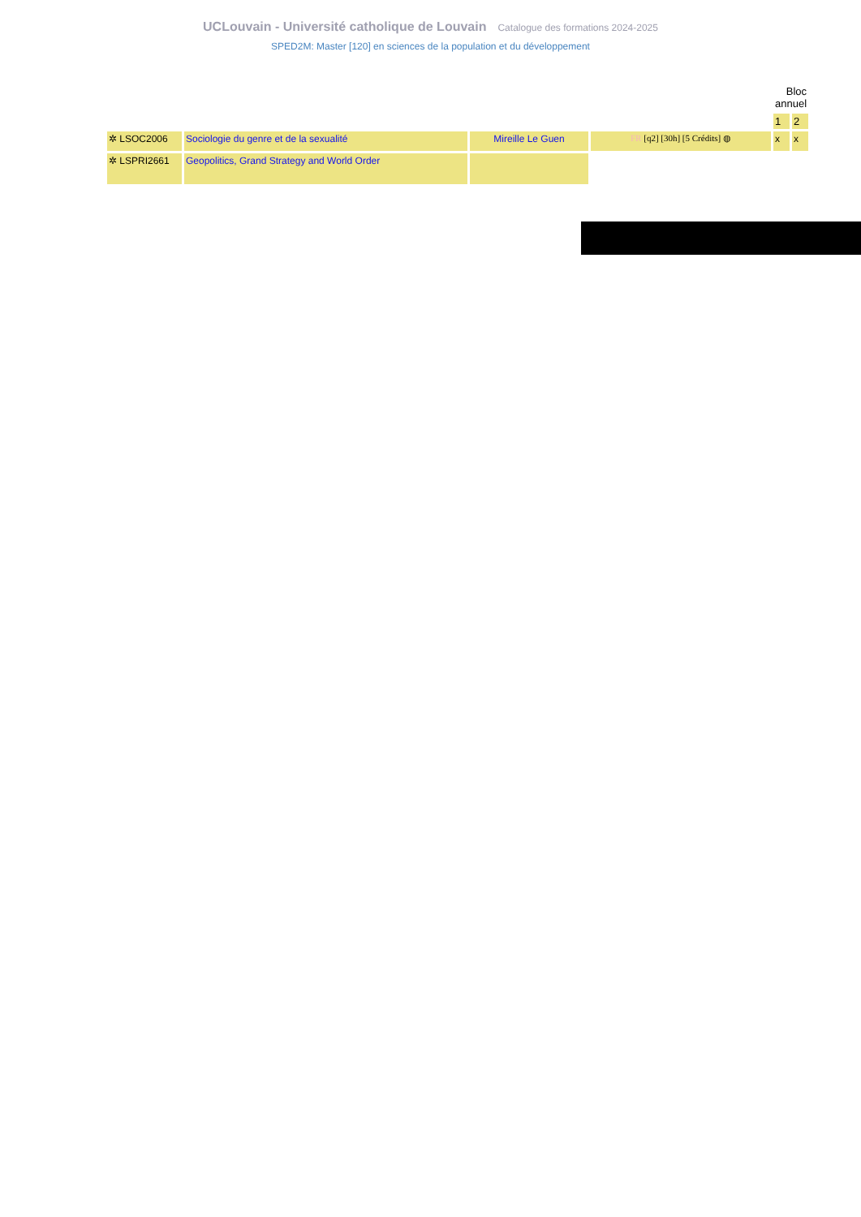UCLouvain - Université catholique de Louvain Catalogue des formations 2024-2025
SPED2M: Master [120] en sciences de la population et du développement
| | | | | Bloc annuel | |
| | | | | 1 | 2 |
| ✲ LSOC2006 | Sociologie du genre et de la sexualité | Mireille Le Guen | FR [q2] [30h] [5 Crédits] ◍ | x | x |
| ✲ LSPRI2661 | Geopolitics, Grand Strategy and World Order | | | | |